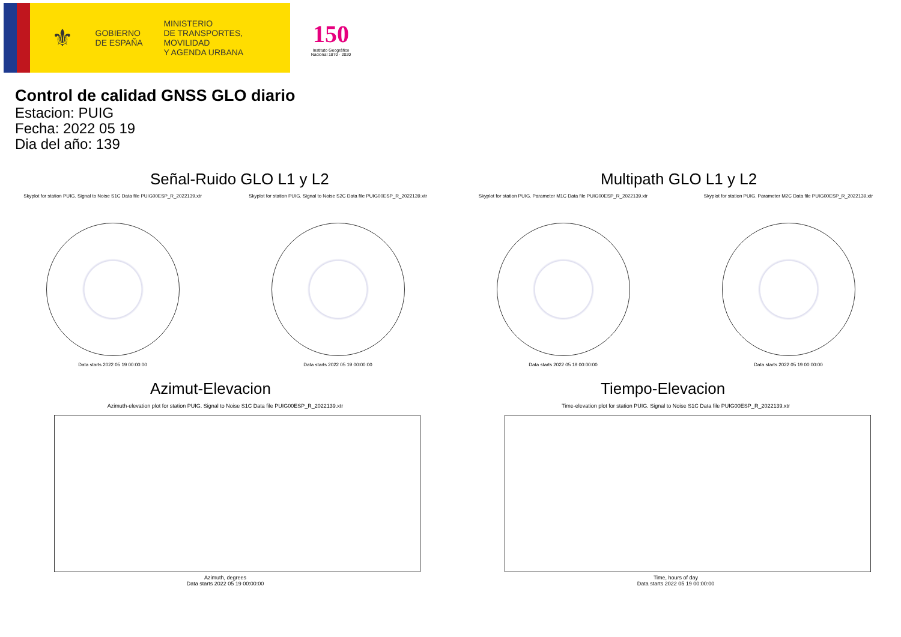⚜
GOBIERNO
DE ESPAÑA
MINISTERIO
DE TRANSPORTES, MOVILIDAD
Y AGENDA URBANA
150
Instituto Geográfico
Nacional 1870 · 2020
Control de calidad GNSS GLO diario
Estacion: PUIG
Fecha: 2022 05 19
Dia del año: 139
Señal-Ruido GLO L1 y L2
Skyplot for station PUIG. Signal to Noise S1C Data file PUIG00ESP_R_2022139.xtr
Data starts 2022 05 19 00:00:00
Skyplot for station PUIG. Signal to Noise S2C Data file PUIG00ESP_R_2022139.xtr
Data starts 2022 05 19 00:00:00
Multipath GLO L1 y L2
Skyplot for station PUIG. Parameter M1C Data file PUIG00ESP_R_2022139.xtr
Data starts 2022 05 19 00:00:00
Skyplot for station PUIG. Parameter M2C Data file PUIG00ESP_R_2022139.xtr
Data starts 2022 05 19 00:00:00
Azimut-Elevacion
Azimuth-elevation plot for station PUIG. Signal to Noise S1C Data file PUIG00ESP_R_2022139.xtr
Azimuth, degrees
Data starts 2022 05 19 00:00:00
Tiempo-Elevacion
Time-elevation plot for station PUIG. Signal to Noise S1C Data file PUIG00ESP_R_2022139.xtr
Time, hours of day
Data starts 2022 05 19 00:00:00